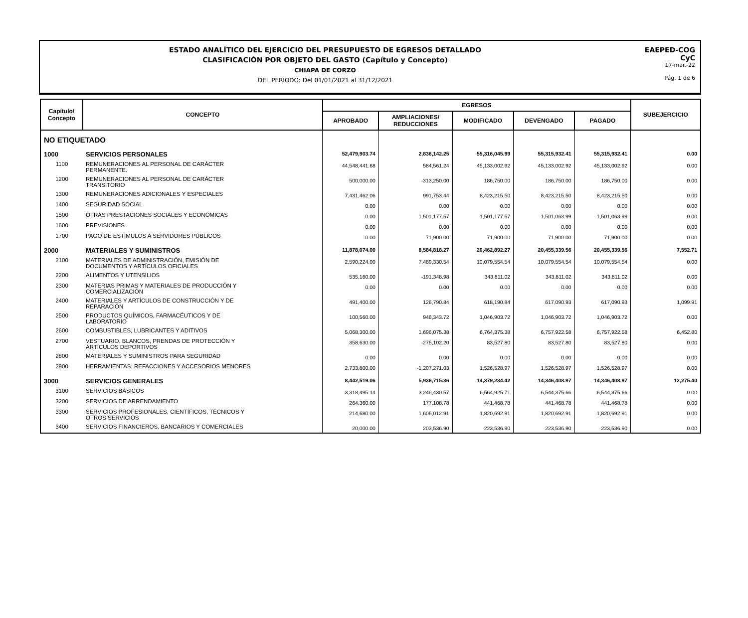ESTADO ANALÍTICO DEL EJERCICIO DEL PRESUPUESTO DE EGRESOS DETALLADO
CLASIFICACIÓN POR OBJETO DEL GASTO (Capítulo y Concepto)
CHIAPA DE CORZO
DEL PERIODO: Del 01/01/2021 al 31/12/2021
EAEPED-COG
CyC
17-mar.-22
Pág. 1 de 6
| Capítulo/ Concepto | CONCEPTO | EGRESOS | | | | | SUBEJERCICIO |
| --- | --- | --- | --- | --- | --- | --- | --- |
| | | APROBADO | AMPLIACIONES/ REDUCCIONES | MODIFICADO | DEVENGADO | PAGADO | |
| NO ETIQUETADO | | | | | | | |
| 1000 | SERVICIOS PERSONALES | 52,479,903.74 | 2,836,142.25 | 55,316,045.99 | 55,315,932.41 | 55,315,932.41 | 0.00 |
| 1100 | REMUNERACIONES AL PERSONAL DE CARÁCTER PERMANENTE. | 44,548,441.68 | 584,561.24 | 45,133,002.92 | 45,133,002.92 | 45,133,002.92 | 0.00 |
| 1200 | REMUNERACIONES AL PERSONAL DE CARÁCTER TRANSITORIO | 500,000.00 | -313,250.00 | 186,750.00 | 186,750.00 | 186,750.00 | 0.00 |
| 1300 | REMUNERACIONES ADICIONALES Y ESPECIALES | 7,431,462.06 | 991,753.44 | 8,423,215.50 | 8,423,215.50 | 8,423,215.50 | 0.00 |
| 1400 | SEGURIDAD SOCIAL | 0.00 | 0.00 | 0.00 | 0.00 | 0.00 | 0.00 |
| 1500 | OTRAS PRESTACIONES SOCIALES Y ECONÓMICAS | 0.00 | 1,501,177.57 | 1,501,177.57 | 1,501,063.99 | 1,501,063.99 | 0.00 |
| 1600 | PREVISIONES | 0.00 | 0.00 | 0.00 | 0.00 | 0.00 | 0.00 |
| 1700 | PAGO DE ESTÍMULOS A SERVIDORES PÚBLICOS | 0.00 | 71,900.00 | 71,900.00 | 71,900.00 | 71,900.00 | 0.00 |
| 2000 | MATERIALES Y SUMINISTROS | 11,878,074.00 | 8,584,818.27 | 20,462,892.27 | 20,455,339.56 | 20,455,339.56 | 7,552.71 |
| 2100 | MATERIALES DE ADMINISTRACIÓN, EMISIÓN DE DOCUMENTOS Y ARTÍCULOS OFICIALES | 2,590,224.00 | 7,489,330.54 | 10,079,554.54 | 10,079,554.54 | 10,079,554.54 | 0.00 |
| 2200 | ALIMENTOS Y UTENSILIOS | 535,160.00 | -191,348.98 | 343,811.02 | 343,811.02 | 343,811.02 | 0.00 |
| 2300 | MATERIAS PRIMAS Y MATERIALES DE PRODUCCIÓN Y COMERCIALIZACIÓN | 0.00 | 0.00 | 0.00 | 0.00 | 0.00 | 0.00 |
| 2400 | MATERIALES Y ARTÍCULOS DE CONSTRUCCIÓN Y DE REPARACIÓN | 491,400.00 | 126,790.84 | 618,190.84 | 617,090.93 | 617,090.93 | 1,099.91 |
| 2500 | PRODUCTOS QUÍMICOS, FARMACÉUTICOS Y DE LABORATORIO | 100,560.00 | 946,343.72 | 1,046,903.72 | 1,046,903.72 | 1,046,903.72 | 0.00 |
| 2600 | COMBUSTIBLES, LUBRICANTES Y ADITIVOS | 5,068,300.00 | 1,696,075.38 | 6,764,375.38 | 6,757,922.58 | 6,757,922.58 | 6,452.80 |
| 2700 | VESTUARIO, BLANCOS, PRENDAS DE PROTECCIÓN Y ARTÍCULOS DEPORTIVOS | 358,630.00 | -275,102.20 | 83,527.80 | 83,527.80 | 83,527.80 | 0.00 |
| 2800 | MATERIALES Y SUMINISTROS PARA SEGURIDAD | 0.00 | 0.00 | 0.00 | 0.00 | 0.00 | 0.00 |
| 2900 | HERRAMIENTAS, REFACCIONES Y ACCESORIOS MENORES | 2,733,800.00 | -1,207,271.03 | 1,526,528.97 | 1,526,528.97 | 1,526,528.97 | 0.00 |
| 3000 | SERVICIOS GENERALES | 8,442,519.06 | 5,936,715.36 | 14,379,234.42 | 14,346,408.97 | 14,346,408.97 | 12,275.40 |
| 3100 | SERVICIOS BÁSICOS | 3,318,495.14 | 3,246,430.57 | 6,564,925.71 | 6,544,375.66 | 6,544,375.66 | 0.00 |
| 3200 | SERVICIOS DE ARRENDAMIENTO | 264,360.00 | 177,108.78 | 441,468.78 | 441,468.78 | 441,468.78 | 0.00 |
| 3300 | SERVICIOS PROFESIONALES, CIENTÍFICOS, TÉCNICOS Y OTROS SERVICIOS | 214,680.00 | 1,606,012.91 | 1,820,692.91 | 1,820,692.91 | 1,820,692.91 | 0.00 |
| 3400 | SERVICIOS FINANCIEROS, BANCARIOS Y COMERCIALES | 20,000.00 | 203,536.90 | 223,536.90 | 223,536.90 | 223,536.90 | 0.00 |